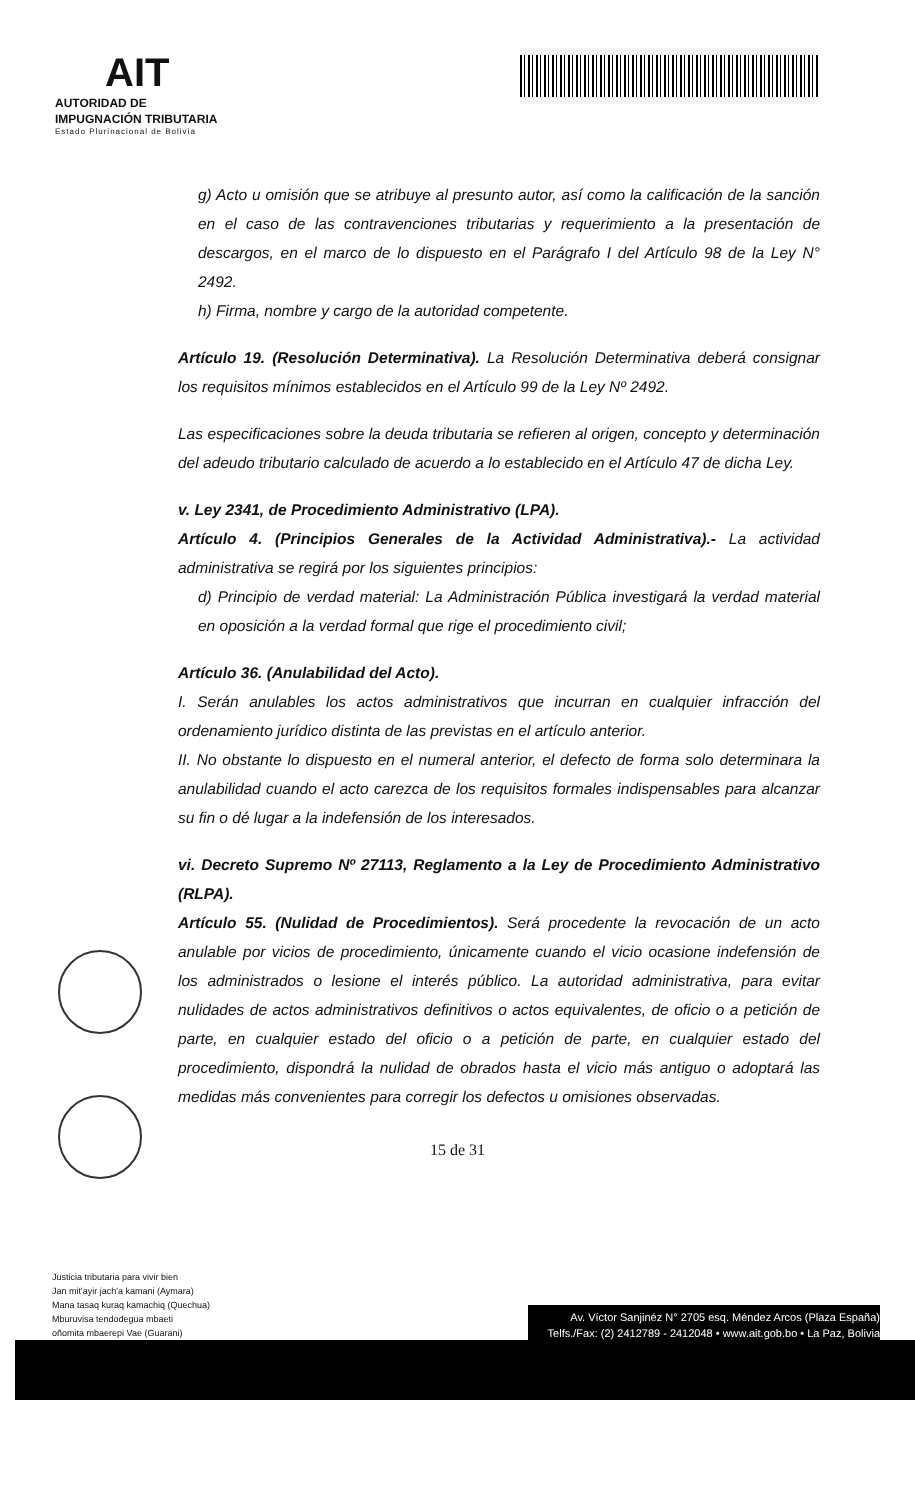AIT
AUTORIDAD DE
IMPUGNACIÓN TRIBUTARIA
Estado Plurinacional de Bolivia
g) Acto u omisión que se atribuye al presunto autor, así como la calificación de la sanción en el caso de las contravenciones tributarias y requerimiento a la presentación de descargos, en el marco de lo dispuesto en el Parágrafo I del Artículo 98 de la Ley N° 2492.
h) Firma, nombre y cargo de la autoridad competente.
Artículo 19. (Resolución Determinativa). La Resolución Determinativa deberá consignar los requisitos mínimos establecidos en el Artículo 99 de la Ley Nº 2492.
Las especificaciones sobre la deuda tributaria se refieren al origen, concepto y determinación del adeudo tributario calculado de acuerdo a lo establecido en el Artículo 47 de dicha Ley.
v. Ley 2341, de Procedimiento Administrativo (LPA).
Artículo 4. (Principios Generales de la Actividad Administrativa).- La actividad administrativa se regirá por los siguientes principios:
d) Principio de verdad material: La Administración Pública investigará la verdad material en oposición a la verdad formal que rige el procedimiento civil;
Artículo 36. (Anulabilidad del Acto).
I. Serán anulables los actos administrativos que incurran en cualquier infracción del ordenamiento jurídico distinta de las previstas en el artículo anterior.
II. No obstante lo dispuesto en el numeral anterior, el defecto de forma solo determinara la anulabilidad cuando el acto carezca de los requisitos formales indispensables para alcanzar su fin o dé lugar a la indefensión de los interesados.
vi. Decreto Supremo Nº 27113, Reglamento a la Ley de Procedimiento Administrativo (RLPA).
Artículo 55. (Nulidad de Procedimientos). Será procedente la revocación de un acto anulable por vicios de procedimiento, únicamente cuando el vicio ocasione indefensión de los administrados o lesione el interés público. La autoridad administrativa, para evitar nulidades de actos administrativos definitivos o actos equivalentes, de oficio o a petición de parte, en cualquier estado del oficio o a petición de parte, en cualquier estado del procedimiento, dispondrá la nulidad de obrados hasta el vicio más antiguo o adoptará las medidas más convenientes para corregir los defectos u omisiones observadas.
15 de 31
Justicia tributaria para vivir bien
Jan mit'ayir jach'a kamani (Aymara)
Mana tasaq kuraq kamachiq (Quechua)
Mburuvisa tendodegua mbaeti
oñomita mbaerepi Vae (Guarani)
Av. Víctor Sanjinéz N° 2705 esq. Méndez Arcos (Plaza España)
Telfs./Fax: (2) 2412789 - 2412048 • www.ait.gob.bo • La Paz, Bolivia